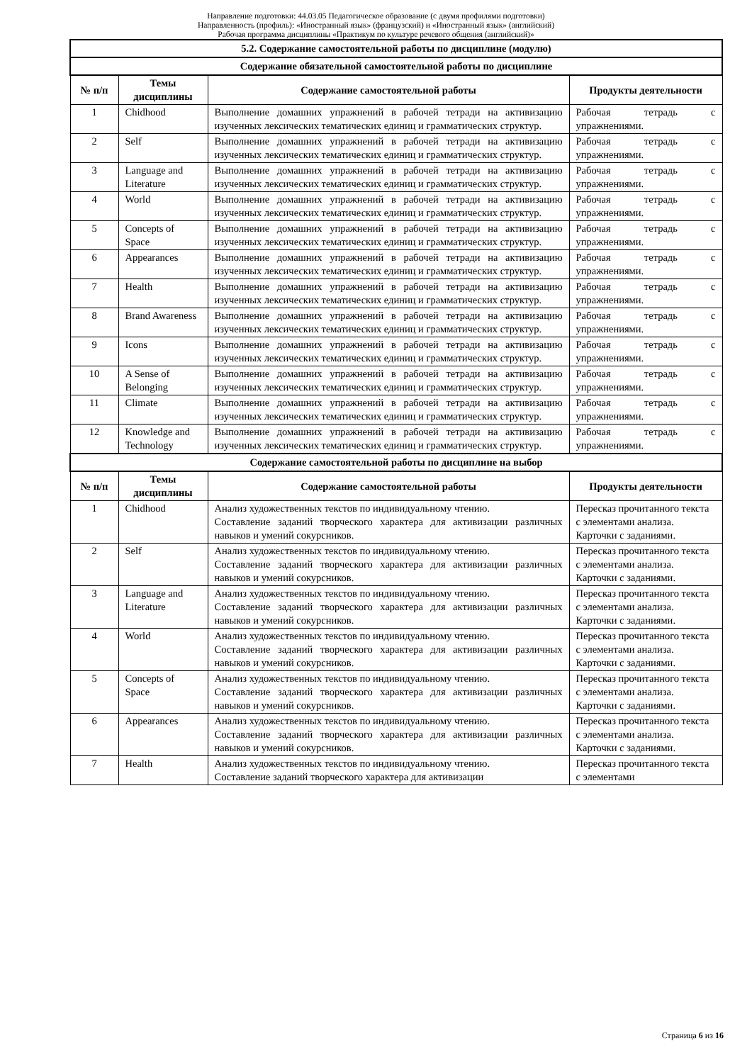Направление подготовки: 44.03.05 Педагогическое образование (с двумя профилями подготовки)
Направленность (профиль): «Иностранный язык» (французский) и «Иностранный язык» (английский)
Рабочая программа дисциплины «Практикум по культуре речевого общения (английский)»
| 5.2. Содержание самостоятельной работы по дисциплине (модулю) | | | |
| --- | --- | --- | --- |
| Содержание обязательной самостоятельной работы по дисциплине | | | |
| № п/п | Темы дисциплины | Содержание самостоятельной работы | Продукты деятельности |
| 1 | Chidhood | Выполнение домашних упражнений в рабочей тетради на активизацию изученных лексических тематических единиц и грамматических структур. | Рабочая тетрадь с упражнениями. |
| 2 | Self | Выполнение домашних упражнений в рабочей тетради на активизацию изученных лексических тематических единиц и грамматических структур. | Рабочая тетрадь с упражнениями. |
| 3 | Language and Literature | Выполнение домашних упражнений в рабочей тетради на активизацию изученных лексических тематических единиц и грамматических структур. | Рабочая тетрадь с упражнениями. |
| 4 | World | Выполнение домашних упражнений в рабочей тетради на активизацию изученных лексических тематических единиц и грамматических структур. | Рабочая тетрадь с упражнениями. |
| 5 | Concepts of Space | Выполнение домашних упражнений в рабочей тетради на активизацию изученных лексических тематических единиц и грамматических структур. | Рабочая тетрадь с упражнениями. |
| 6 | Appearances | Выполнение домашних упражнений в рабочей тетради на активизацию изученных лексических тематических единиц и грамматических структур. | Рабочая тетрадь с упражнениями. |
| 7 | Health | Выполнение домашних упражнений в рабочей тетради на активизацию изученных лексических тематических единиц и грамматических структур. | Рабочая тетрадь с упражнениями. |
| 8 | Brand Awareness | Выполнение домашних упражнений в рабочей тетради на активизацию изученных лексических тематических единиц и грамматических структур. | Рабочая тетрадь с упражнениями. |
| 9 | Icons | Выполнение домашних упражнений в рабочей тетради на активизацию изученных лексических тематических единиц и грамматических структур. | Рабочая тетрадь с упражнениями. |
| 10 | A Sense of Belonging | Выполнение домашних упражнений в рабочей тетради на активизацию изученных лексических тематических единиц и грамматических структур. | Рабочая тетрадь с упражнениями. |
| 11 | Climate | Выполнение домашних упражнений в рабочей тетради на активизацию изученных лексических тематических единиц и грамматических структур. | Рабочая тетрадь с упражнениями. |
| 12 | Knowledge and Technology | Выполнение домашних упражнений в рабочей тетради на активизацию изученных лексических тематических единиц и грамматических структур. | Рабочая тетрадь с упражнениями. |
| Содержание самостоятельной работы по дисциплине на выбор | | | |
| № п/п | Темы дисциплины | Содержание самостоятельной работы | Продукты деятельности |
| 1 | Chidhood | Анализ художественных текстов по индивидуальному чтению. Составление заданий творческого характера для активизации различных навыков и умений сокурсников. | Пересказ прочитанного текста с элементами анализа. Карточки с заданиями. |
| 2 | Self | Анализ художественных текстов по индивидуальному чтению. Составление заданий творческого характера для активизации различных навыков и умений сокурсников. | Пересказ прочитанного текста с элементами анализа. Карточки с заданиями. |
| 3 | Language and Literature | Анализ художественных текстов по индивидуальному чтению. Составление заданий творческого характера для активизации различных навыков и умений сокурсников. | Пересказ прочитанного текста с элементами анализа. Карточки с заданиями. |
| 4 | World | Анализ художественных текстов по индивидуальному чтению. Составление заданий творческого характера для активизации различных навыков и умений сокурсников. | Пересказ прочитанного текста с элементами анализа. Карточки с заданиями. |
| 5 | Concepts of Space | Анализ художественных текстов по индивидуальному чтению. Составление заданий творческого характера для активизации различных навыков и умений сокурсников. | Пересказ прочитанного текста с элементами анализа. Карточки с заданиями. |
| 6 | Appearances | Анализ художественных текстов по индивидуальному чтению. Составление заданий творческого характера для активизации различных навыков и умений сокурсников. | Пересказ прочитанного текста с элементами анализа. Карточки с заданиями. |
| 7 | Health | Анализ художественных текстов по индивидуальному чтению. Составление заданий творческого характера для активизации | Пересказ прочитанного текста с элементами |
Страница 6 из 16